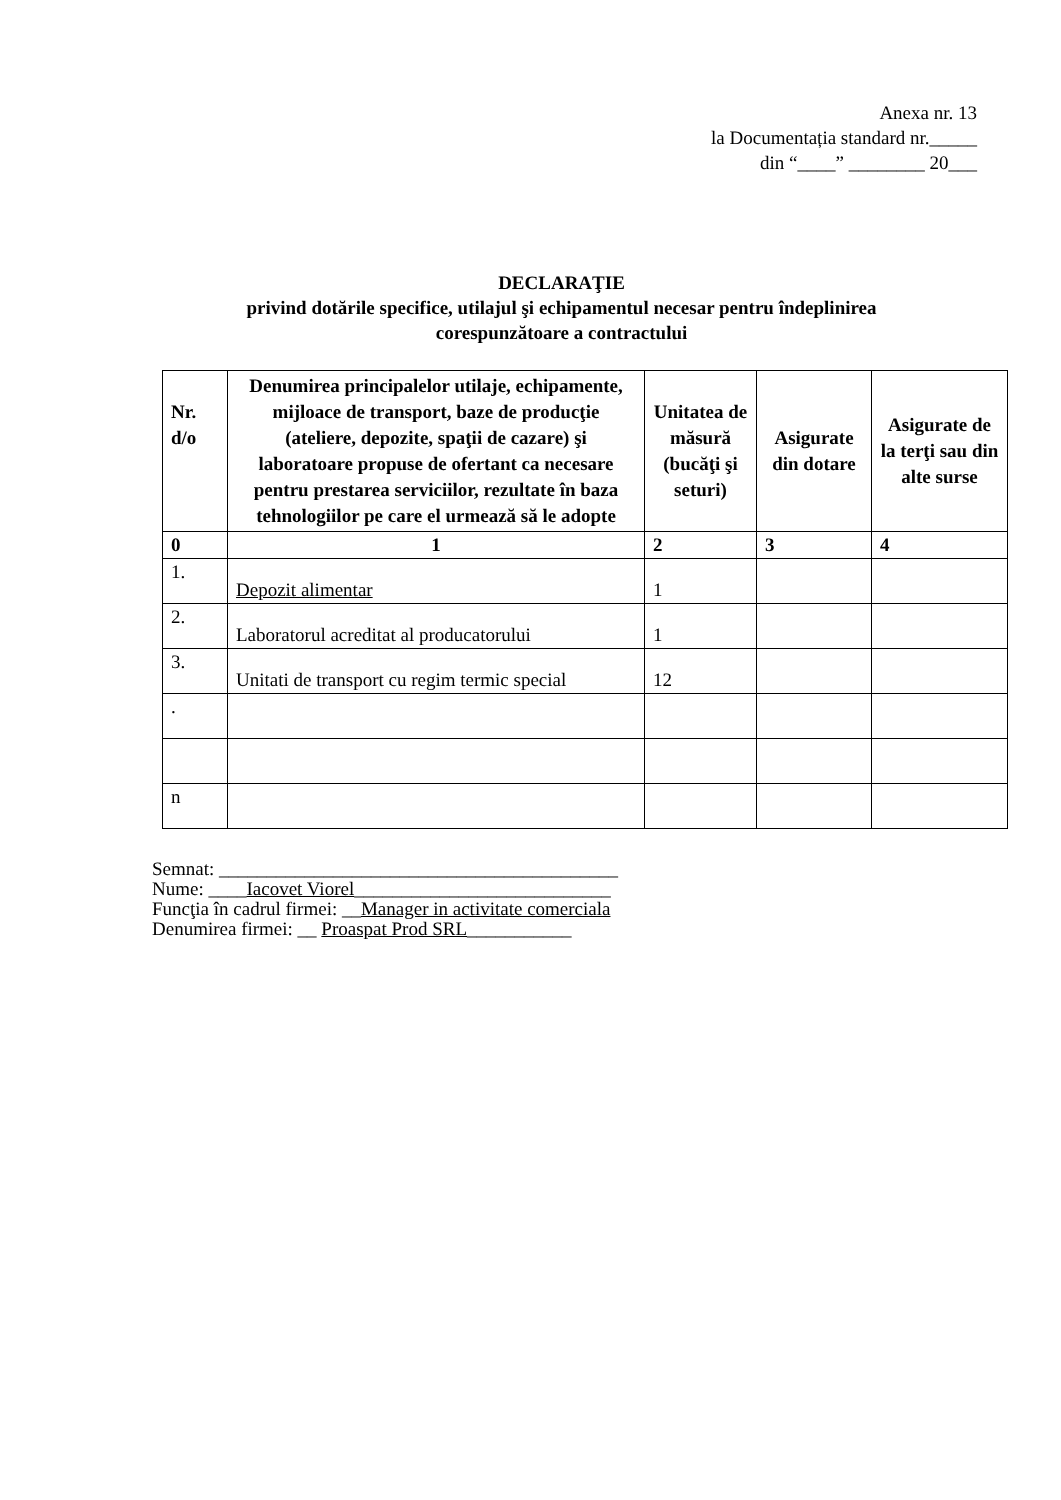Anexa nr. 13
la Documentația standard nr._____
din “____” ________ 20___
DECLARAŢIE
privind dotările specifice, utilajul şi echipamentul necesar pentru îndeplinirea
corespunzătoare a contractului
| Nr. d/o | Denumirea principalelor utilaje, echipamente, mijloace de transport, baze de producţie (ateliere, depozite, spaţii de cazare) şi laboratoare propuse de ofertant ca necesare pentru prestarea serviciilor, rezultate în baza tehnologiilor pe care el urmează să le adopte | Unitatea de măsură (bucăţi şi seturi) | Asigurate din dotare | Asigurate de la terţi sau din alte surse |
| --- | --- | --- | --- | --- |
| 0 | 1 | 2 | 3 | 4 |
| 1. | Depozit alimentar | 1 | | |
| 2. | Laboratorul acreditat al producatorului | 1 | | |
| 3. | Unitati de transport cu regim termic special | 12 | | |
| . | | | | |
| n | | | | |
Semnat: __________________________________________
Nume: ____Iacovet Viorel___________________________
Funcţia în cadrul firmei: __Manager in activitate comerciala
Denumirea firmei: __ Proaspat Prod SRL___________